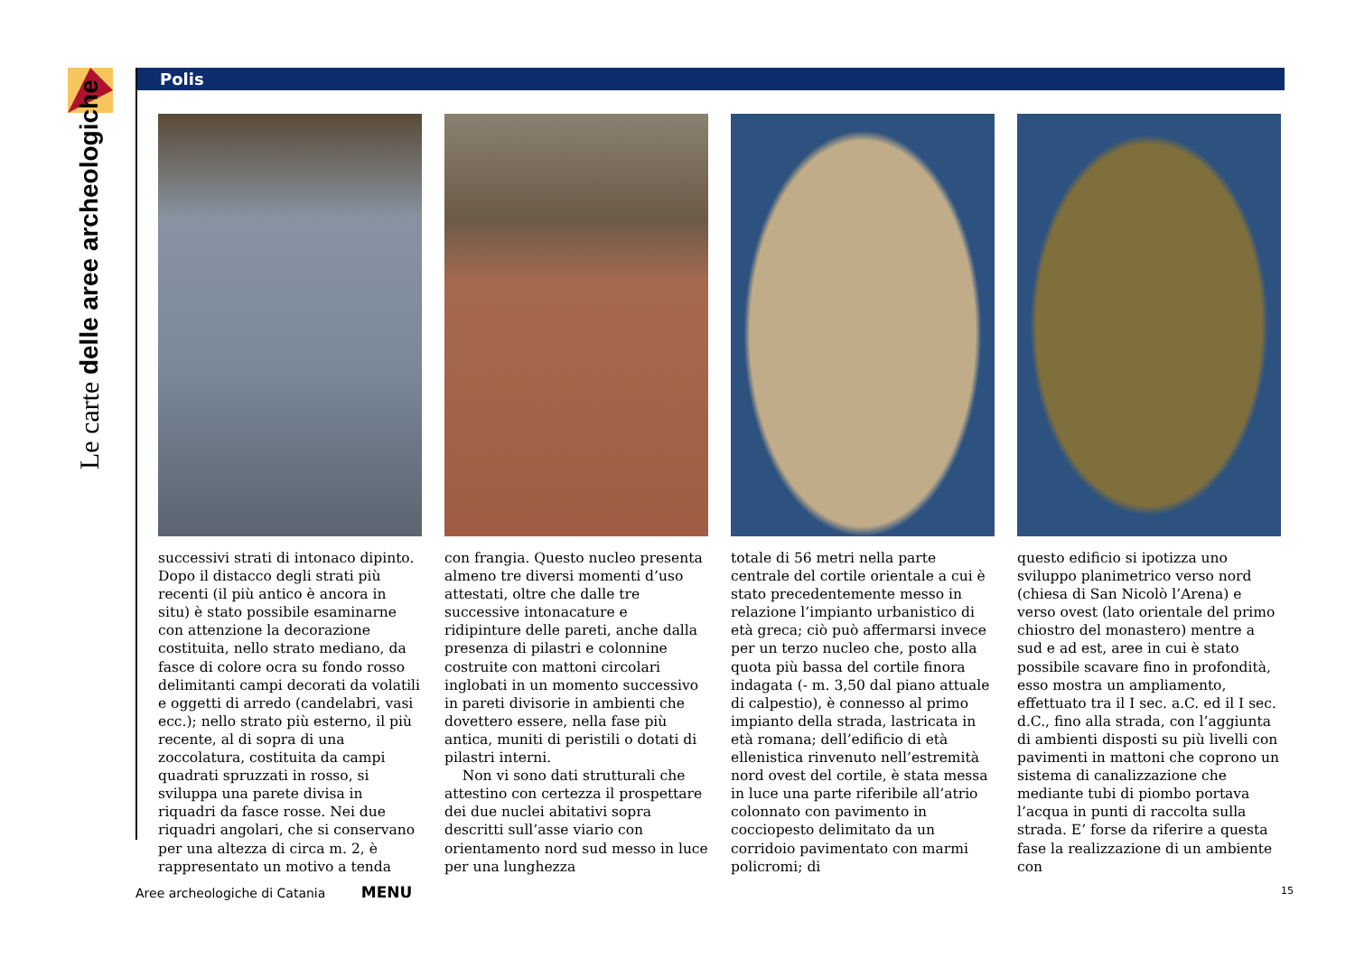Le carte delle aree archeologiche
Polis
successivi strati di intonaco dipinto. Dopo il distacco degli strati più recenti (il più antico è ancora in situ) è stato possibile esaminarne con attenzione la decorazione costituita, nello strato mediano, da fasce di colore ocra su fondo rosso delimitanti campi decorati da volatili e oggetti di arredo (candelabri, vasi ecc.); nello strato più esterno, il più recente, al di sopra di una zoccolatura, costituita da campi quadrati spruzzati in rosso, si sviluppa una parete divisa in riquadri da fasce rosse. Nei due riquadri angolari, che si conservano per una altezza di circa m. 2, è rappresentato un motivo a tenda
con frangia. Questo nucleo presenta almeno tre diversi momenti d’uso attestati, oltre che dalle tre successive intonacature e ridipinture delle pareti, anche dalla presenza di pilastri e colonnine costruite con mattoni circolari inglobati in un momento successivo in pareti divisorie in ambienti che dovettero essere, nella fase più antica, muniti di peristili o dotati di pilastri interni.
Non vi sono dati strutturali che attestino con certezza il prospettare dei due nuclei abitativi sopra descritti sull’asse viario con orientamento nord sud messo in luce per una lunghezza
totale di 56 metri nella parte centrale del cortile orientale a cui è stato precedentemente messo in relazione l’impianto urbanistico di età greca; ciò può affermarsi invece per un terzo nucleo che, posto alla quota più bassa del cortile finora indagata (- m. 3,50 dal piano attuale di calpestio), è connesso al primo impianto della strada, lastricata in età romana; dell’edificio di età ellenistica rinvenuto nell’estremità nord ovest del cortile, è stata messa in luce una parte riferibile all’atrio colonnato con pavimento in cocciopesto delimitato da un corridoio pavimentato con marmi policromi; di
questo edificio si ipotizza uno sviluppo planimetrico verso nord (chiesa di San Nicolò l’Arena) e verso ovest (lato orientale del primo chiostro del monastero) mentre a sud e ad est, aree in cui è stato possibile scavare fino in profondità, esso mostra un ampliamento, effettuato tra il I sec. a.C. ed il I sec. d.C., fino alla strada, con l’aggiunta di ambienti disposti su più livelli con pavimenti in mattoni che coprono un sistema di canalizzazione che mediante tubi di piombo portava l’acqua in punti di raccolta sulla strada. E’ forse da riferire a questa fase la realizzazione di un ambiente con
Aree archeologiche di Catania MENU
15